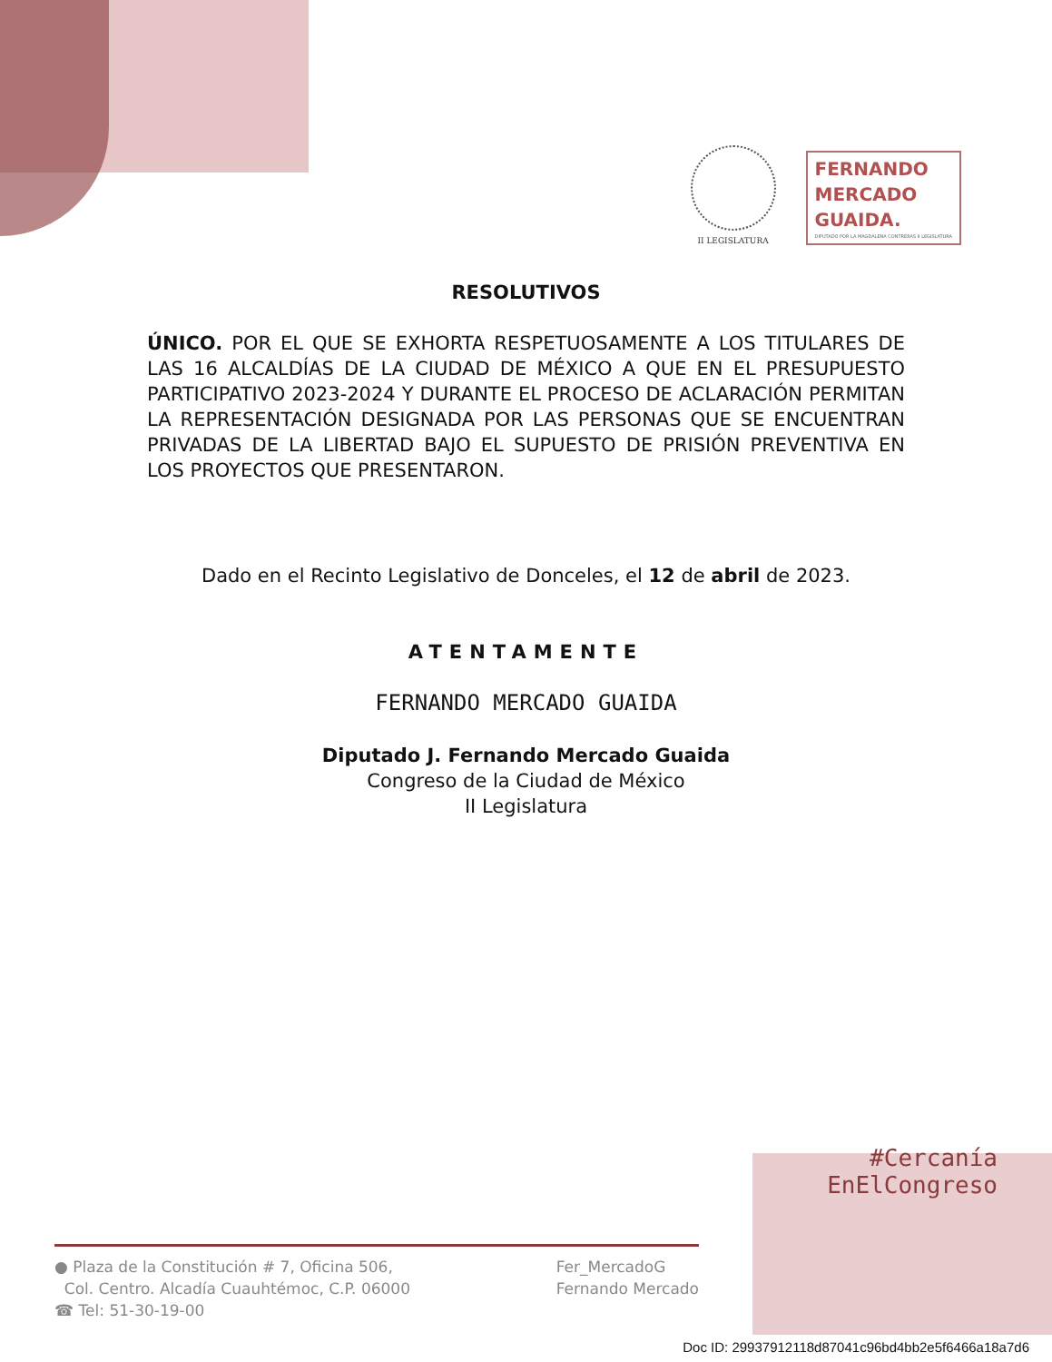II LEGISLATURA
FERNANDO
MERCADO
GUAIDA.
DIPUTADO POR LA MAGDALENA CONTRERAS II LEGISLATURA
RESOLUTIVOS
ÚNICO. POR EL QUE SE EXHORTA RESPETUOSAMENTE A LOS TITULARES DE LAS 16 ALCALDÍAS DE LA CIUDAD DE MÉXICO A QUE EN EL PRESUPUESTO PARTICIPATIVO 2023-2024 Y DURANTE EL PROCESO DE ACLARACIÓN PERMITAN LA REPRESENTACIÓN DESIGNADA POR LAS PERSONAS QUE SE ENCUENTRAN PRIVADAS DE LA LIBERTAD BAJO EL SUPUESTO DE PRISIÓN PREVENTIVA EN LOS PROYECTOS QUE PRESENTARON.
Dado en el Recinto Legislativo de Donceles, el 12 de abril de 2023.
ATENTAMENTE
FERNANDO MERCADO GUAIDA
Diputado J. Fernando Mercado Guaida
Congreso de la Ciudad de México
II Legislatura
#Cercanía
EnElCongreso
● Plaza de la Constitución # 7, Oficina 506,
Col. Centro. Alcadía Cuauhtémoc, C.P. 06000
☎ Tel: 51-30-19-00
Fer_MercadoG
Fernando Mercado
Doc ID: 29937912118d87041c96bd4bb2e5f6466a18a7d6